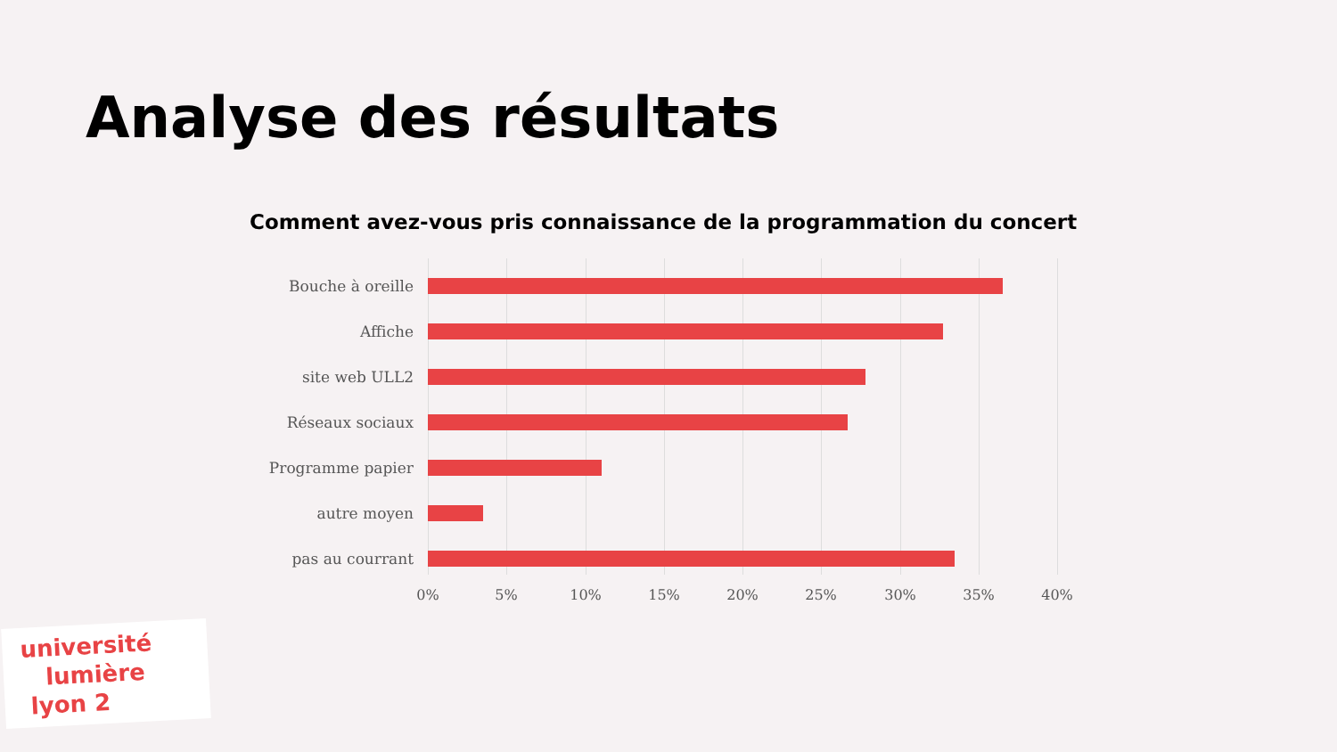Analyse des résultats
Comment avez-vous pris connaissance de la programmation du concert
Bouche à oreille
Affiche
site web ULL2
Réseaux sociaux
Programme papier
autre moyen
pas au courrant
0% 5% 10% 15% 20% 25% 30% 35% 40%
université
lumière
lyon 2